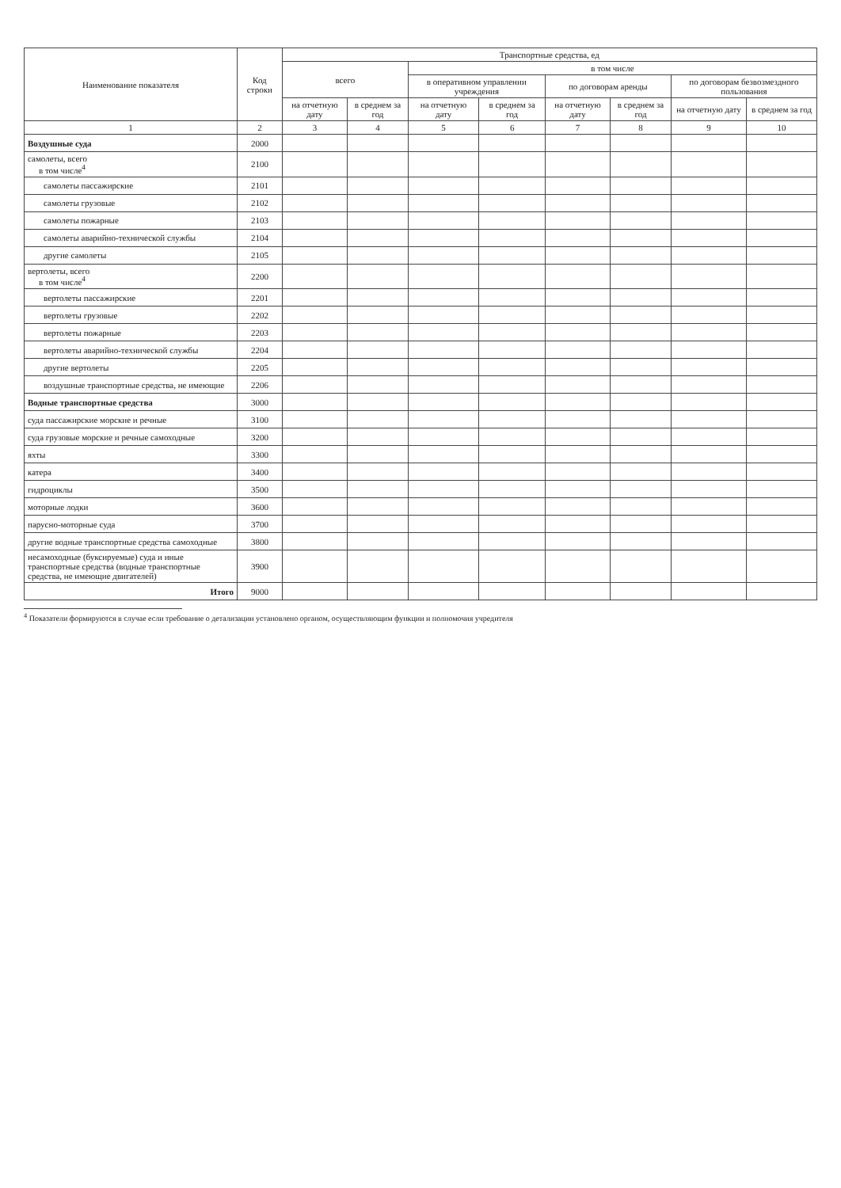| Наименование показателя | Код строки | Транспортные средства, ед | | | | | | | |
| --- | --- | --- | --- | --- | --- | --- | --- | --- | --- |
| | | всего | | в том числе | | | | | |
| | | | | в оперативном управлении учреждения | | по договорам аренды | | по договорам безвозмездного пользования | |
| | | на отчетную дату | в среднем за год | на отчетную дату | в среднем за год | на отчетную дату | в среднем за год | на отчетную дату | в среднем за год |
| 1 | 2 | 3 | 4 | 5 | 6 | 7 | 8 | 9 | 10 |
| Воздушные суда | 2000 | | | | | | | | |
| самолеты, всего в том числе<sup>4</sup> | 2100 | | | | | | | | |
| самолеты пассажирские | 2101 | | | | | | | | |
| самолеты грузовые | 2102 | | | | | | | | |
| самолеты пожарные | 2103 | | | | | | | | |
| самолеты аварийно-технической службы | 2104 | | | | | | | | |
| другие самолеты | 2105 | | | | | | | | |
| вертолеты, всего в том числе<sup>4</sup> | 2200 | | | | | | | | |
| вертолеты пассажирские | 2201 | | | | | | | | |
| вертолеты грузовые | 2202 | | | | | | | | |
| вертолеты пожарные | 2203 | | | | | | | | |
| вертолеты аварийно-технической службы | 2204 | | | | | | | | |
| другие вертолеты | 2205 | | | | | | | | |
| воздушные транспортные средства, не имеющие | 2206 | | | | | | | | |
| Водные транспортные средства | 3000 | | | | | | | | |
| суда пассажирские морские и речные | 3100 | | | | | | | | |
| суда грузовые морские и речные самоходные | 3200 | | | | | | | | |
| яхты | 3300 | | | | | | | | |
| катера | 3400 | | | | | | | | |
| гидроциклы | 3500 | | | | | | | | |
| моторные лодки | 3600 | | | | | | | | |
| парусно-моторные суда | 3700 | | | | | | | | |
| другие водные транспортные средства самоходные | 3800 | | | | | | | | |
| несамоходные (буксируемые) суда и иные транспортные средства (водные транспортные средства, не имеющие двигателей) | 3900 | | | | | | | | |
| Итого | 9000 | | | | | | | | |
<sup>4</sup> Показатели формируются в случае если требование о детализации установлено органом, осуществляющим функции и полномочия учредителя